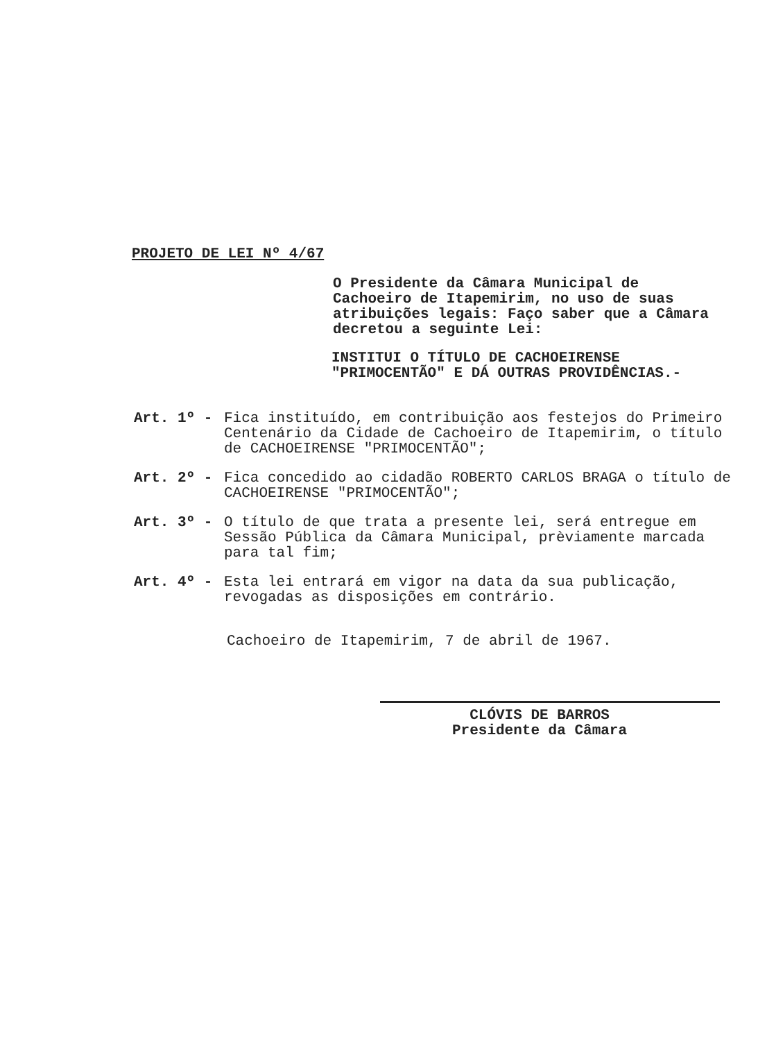PROJETO DE LEI Nº 4/67
O Presidente da Câmara Municipal de Cachoeiro de Itapemirim, no uso de suas atribuições legais: Faço saber que a Câmara decretou a seguinte Lei:
INSTITUI O TÍTULO DE CACHOEIRENSE
"PRIMOCENTÃO" E DÁ OUTRAS PROVIDÊNCIAS.-
Art. 1º - Fica instituído, em contribuição aos festejos do Primeiro Centenário da Cidade de Cachoeiro de Itapemirim, o título de CACHOEIRENSE "PRIMOCENTÃO";
Art. 2º - Fica concedido ao cidadão ROBERTO CARLOS BRAGA o título de CACHOEIRENSE "PRIMOCENTÃO";
Art. 3º - O título de que trata a presente lei, será entregue em Sessão Pública da Câmara Municipal, prèviamente marcada para tal fim;
Art. 4º - Esta lei entrará em vigor na data da sua publicação, revogadas as disposições em contrário.
Cachoeiro de Itapemirim, 7 de abril de 1967.
CLÓVIS DE BARROS
Presidente da Câmara